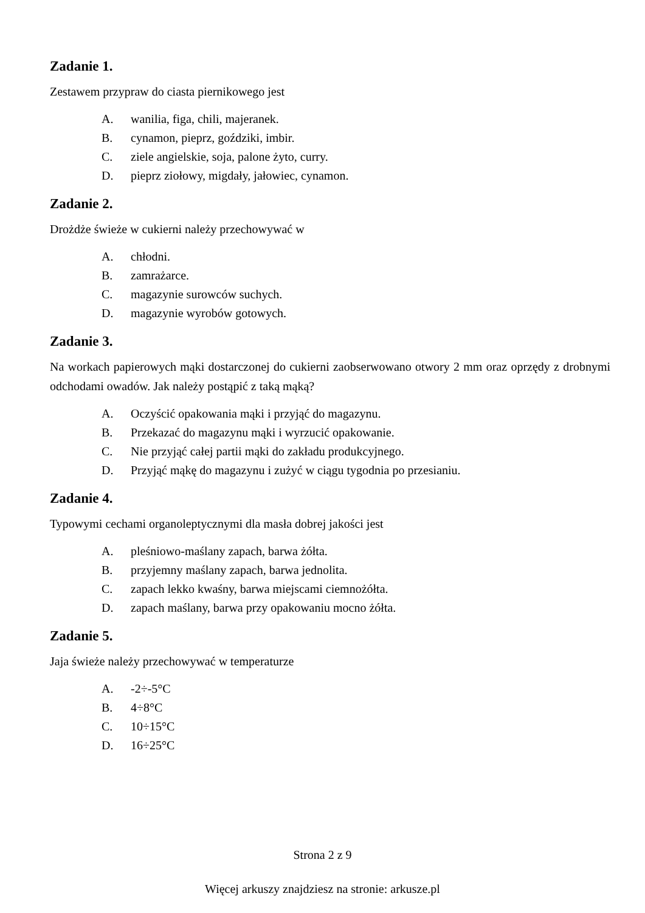Zadanie 1.
Zestawem przypraw do ciasta piernikowego jest
A. wanilia, figa, chili, majeranek.
B. cynamon, pieprz, goździki, imbir.
C. ziele angielskie, soja, palone żyto, curry.
D. pieprz ziołowy, migdały, jałowiec, cynamon.
Zadanie 2.
Drożdże świeże w cukierni należy przechowywać w
A. chłodni.
B. zamrażarce.
C. magazynie surowców suchych.
D. magazynie wyrobów gotowych.
Zadanie 3.
Na workach papierowych mąki dostarczonej do cukierni zaobserwowano otwory 2 mm oraz oprzędy z drobnymi odchodami owadów. Jak należy postąpić z taką mąką?
A. Oczyścić opakowania mąki i przyjąć do magazynu.
B. Przekazać do magazynu mąki i wyrzucić opakowanie.
C. Nie przyjąć całej partii mąki do zakładu produkcyjnego.
D. Przyjąć mąkę do magazynu i zużyć w ciągu tygodnia po przesianiu.
Zadanie 4.
Typowymi cechami organoleptycznymi dla masła dobrej jakości jest
A. pleśniowo-maślany zapach, barwa żółta.
B. przyjemny maślany zapach, barwa jednolita.
C. zapach lekko kwaśny, barwa miejscami ciemnożółta.
D. zapach maślany, barwa przy opakowaniu mocno żółta.
Zadanie 5.
Jaja świeże należy przechowywać w temperaturze
A. -2÷-5°C
B. 4÷8°C
C. 10÷15°C
D. 16÷25°C
Strona 2 z 9
Więcej arkuszy znajdziesz na stronie: arkusze.pl